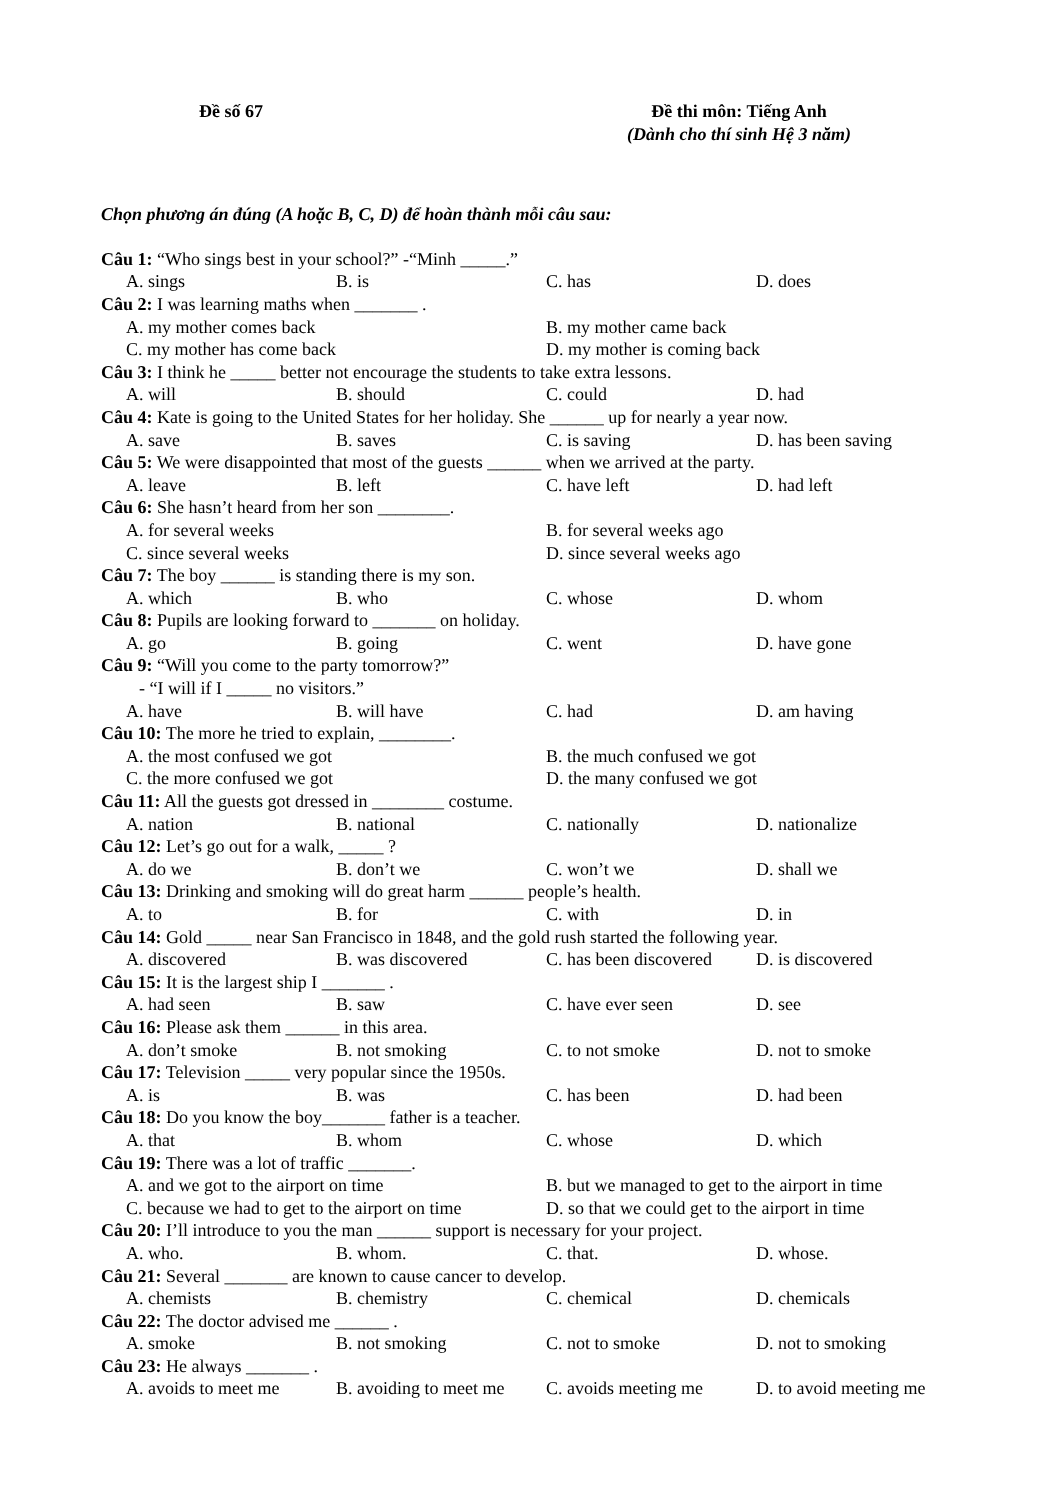Đề số 67 Đề thi môn: Tiếng Anh
(Dành cho thí sinh Hệ 3 năm)
Chọn phương án đúng (A hoặc B, C, D) để hoàn thành mỗi câu sau:
Câu 1: “Who sings best in your school?” -“Minh _____.”
A. sings B. is C. has D. does
Câu 2: I was learning maths when _______ .
A. my mother comes back B. my mother came back C. my mother has come back D. my mother is coming back
Câu 3: I think he _____ better not encourage the students to take extra lessons.
A. will B. should C. could D. had
Câu 4: Kate is going to the United States for her holiday. She ______ up for nearly a year now.
A. save B. saves C. is saving D. has been saving
Câu 5: We were disappointed that most of the guests ______ when we arrived at the party.
A. leave B. left C. have left D. had left
Câu 6: She hasn’t heard from her son ________.
A. for several weeks B. for several weeks ago C. since several weeks D. since several weeks ago
Câu 7: The boy ______ is standing there is my son.
A. which B. who C. whose D. whom
Câu 8: Pupils are looking forward to _______ on holiday.
A. go B. going C. went D. have gone
Câu 9: “Will you come to the party tomorrow?”
- “I will if I _____ no visitors.”
A. have B. will have C. had D. am having
Câu 10: The more he tried to explain, ________.
A. the most confused we got B. the much confused we got C. the more confused we got D. the many confused we got
Câu 11: All the guests got dressed in ________ costume.
A. nation B. national C. nationally D. nationalize
Câu 12: Let’s go out for a walk, _____ ?
A. do we B. don’t we C. won’t we D. shall we
Câu 13: Drinking and smoking will do great harm ______ people’s health.
A. to B. for C. with D. in
Câu 14: Gold _____ near San Francisco in 1848, and the gold rush started the following year.
A. discovered B. was discovered C. has been discovered D. is discovered
Câu 15: It is the largest ship I _______ .
A. had seen B. saw C. have ever seen D. see
Câu 16: Please ask them ______ in this area.
A. don’t smoke B. not smoking C. to not smoke D. not to smoke
Câu 17: Television _____ very popular since the 1950s.
A. is B. was C. has been D. had been
Câu 18: Do you know the boy_______ father is a teacher.
A. that B. whom C. whose D. which
Câu 19: There was a lot of traffic _______.
A. and we got to the airport on time B. but we managed to get to the airport in time C. because we had to get to the airport on time D. so that we could get to the airport in time
Câu 20: I’ll introduce to you the man ______ support is necessary for your project.
A. who. B. whom. C. that. D. whose.
Câu 21: Several _______ are known to cause cancer to develop.
A. chemists B. chemistry C. chemical D. chemicals
Câu 22: The doctor advised me ______ .
A. smoke B. not smoking C. not to smoke D. not to smoking
Câu 23: He always _______ .
A. avoids to meet me B. avoiding to meet me C. avoids meeting me D. to avoid meeting me